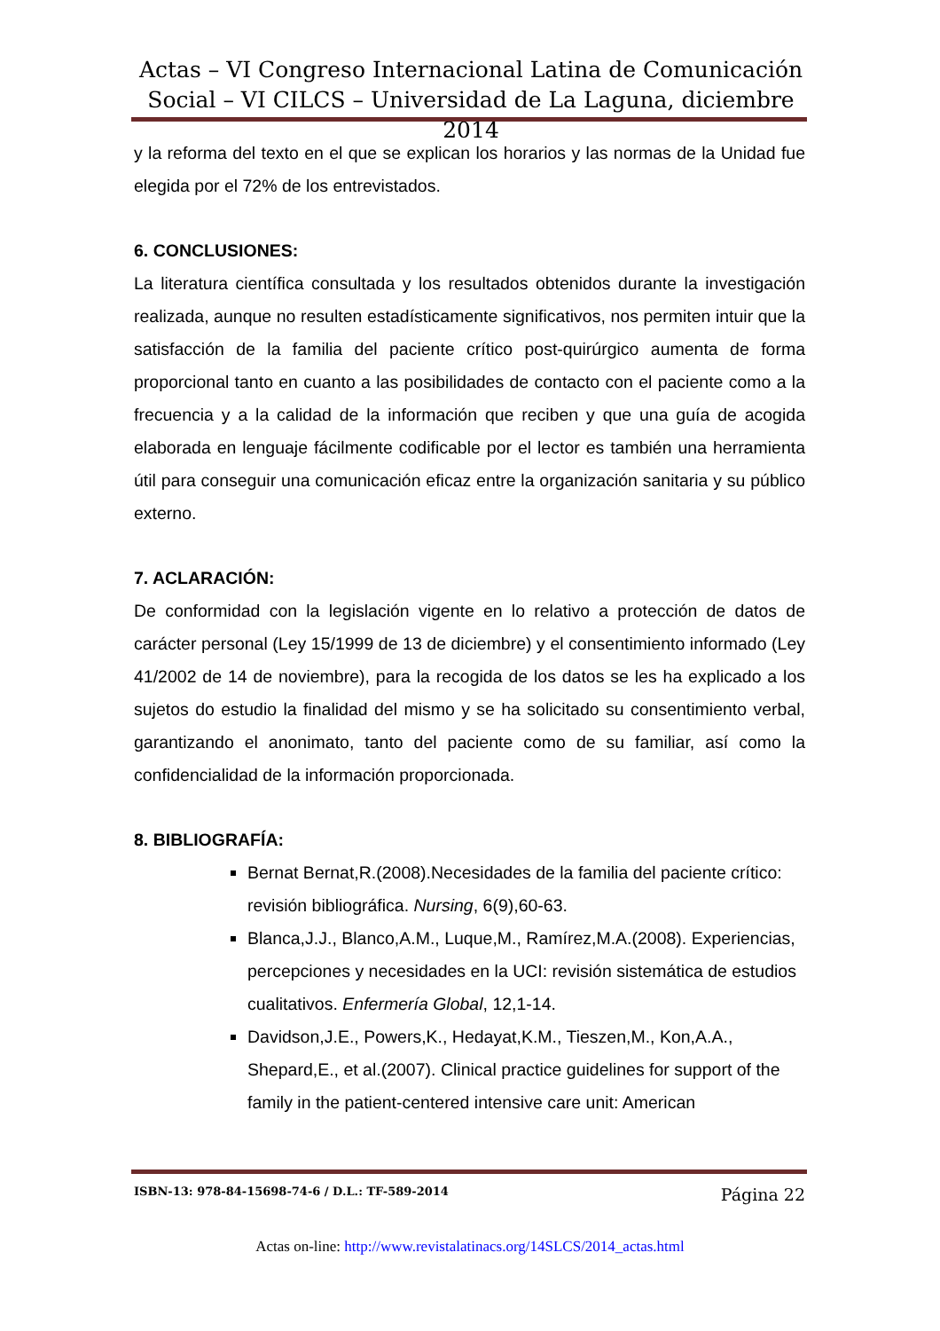Actas – VI Congreso Internacional Latina de Comunicación Social – VI CILCS – Universidad de La Laguna, diciembre 2014
y la reforma del texto en el que se explican los horarios y las normas de la Unidad fue elegida por el 72% de los entrevistados.
6. CONCLUSIONES:
La literatura científica consultada y los resultados obtenidos durante la investigación realizada, aunque no resulten estadísticamente significativos, nos permiten intuir que la satisfacción de la familia del paciente crítico post-quirúrgico aumenta de forma proporcional tanto en cuanto a las posibilidades de contacto con el paciente como a la frecuencia y a la calidad de la información que reciben y que una guía de acogida elaborada en lenguaje fácilmente codificable por el lector es también una herramienta útil para conseguir una comunicación eficaz entre la organización sanitaria y su público externo.
7. ACLARACIÓN:
De conformidad con la legislación vigente en lo relativo a protección de datos de carácter personal (Ley 15/1999 de 13 de diciembre) y el consentimiento informado (Ley 41/2002 de 14 de noviembre), para la recogida de los datos se les ha explicado a los sujetos do estudio la finalidad del mismo y se ha solicitado su consentimiento verbal, garantizando el anonimato, tanto del paciente como de su familiar, así como la confidencialidad de la información proporcionada.
8. BIBLIOGRAFÍA:
Bernat Bernat,R.(2008).Necesidades de la familia del paciente crítico: revisión bibliográfica. Nursing, 6(9),60-63.
Blanca,J.J., Blanco,A.M., Luque,M., Ramírez,M.A.(2008). Experiencias, percepciones y necesidades en la UCI: revisión sistemática de estudios cualitativos. Enfermería Global, 12,1-14.
Davidson,J.E., Powers,K., Hedayat,K.M., Tieszen,M., Kon,A.A., Shepard,E., et al.(2007). Clinical practice guidelines for support of the family in the patient-centered intensive care unit: American
ISBN-13: 978-84-15698-74-6 / D.L.: TF-589-2014 Página 22
Actas on-line: http://www.revistalatinacs.org/14SLCS/2014_actas.html